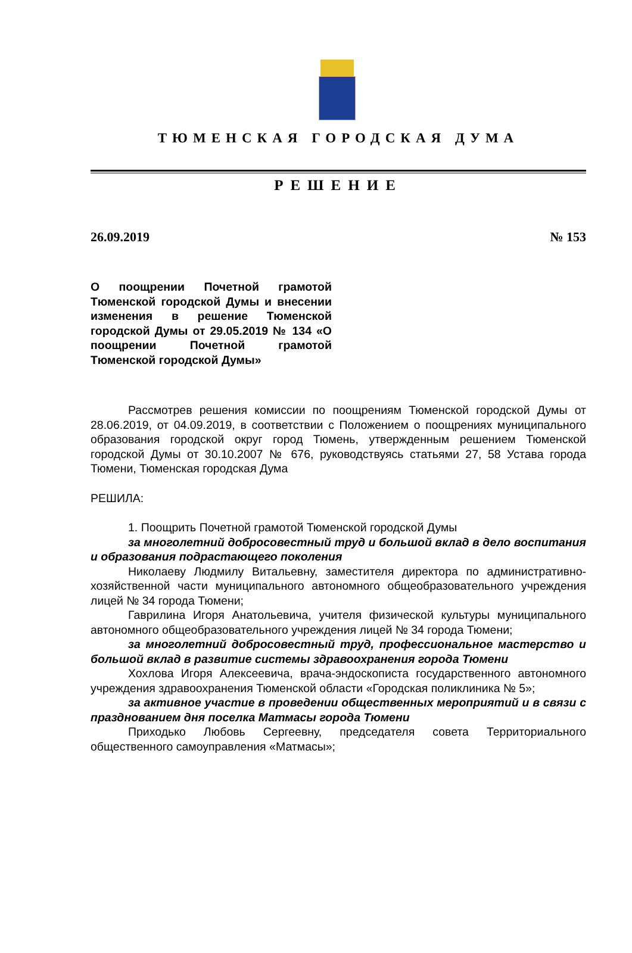ТЮМЕНСКАЯ ГОРОДСКАЯ ДУМА
РЕШЕНИЕ
26.09.2019 № 153
О поощрении Почетной грамотой Тюменской городской Думы и внесении изменения в решение Тюменской городской Думы от 29.05.2019 № 134 «О поощрении Почетной грамотой Тюменской городской Думы»
Рассмотрев решения комиссии по поощрениям Тюменской городской Думы от 28.06.2019, от 04.09.2019, в соответствии с Положением о поощрениях муниципального образования городской округ город Тюмень, утвержденным решением Тюменской городской Думы от 30.10.2007 № 676, руководствуясь статьями 27, 58 Устава города Тюмени, Тюменская городская Дума
РЕШИЛА:
1. Поощрить Почетной грамотой Тюменской городской Думы
за многолетний добросовестный труд и большой вклад в дело воспитания и образования подрастающего поколения
Николаеву Людмилу Витальевну, заместителя директора по административно-хозяйственной части муниципального автономного общеобразовательного учреждения лицей № 34 города Тюмени;
Гаврилина Игоря Анатольевича, учителя физической культуры муниципального автономного общеобразовательного учреждения лицей № 34 города Тюмени;
за многолетний добросовестный труд, профессиональное мастерство и большой вклад в развитие системы здравоохранения города Тюмени
Хохлова Игоря Алексеевича, врача-эндоскописта государственного автономного учреждения здравоохранения Тюменской области «Городская поликлиника № 5»;
за активное участие в проведении общественных мероприятий и в связи с празднованием дня поселка Матмасы города Тюмени
Приходько Любовь Сергеевну, председателя совета Территориального общественного самоуправления «Матмасы»;